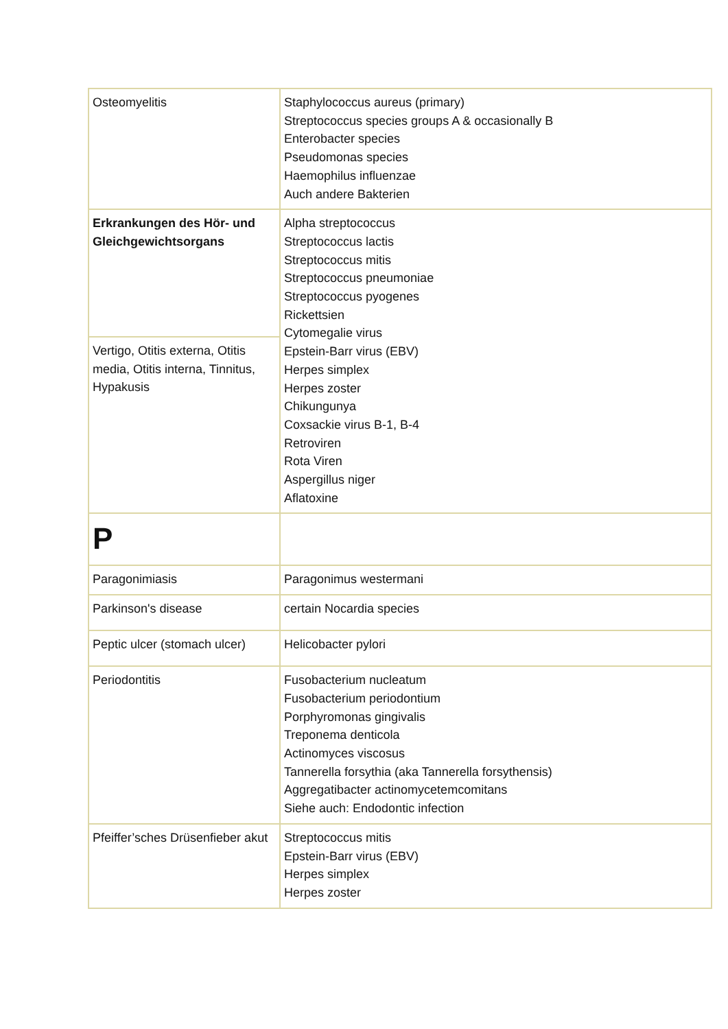| Osteomyelitis | Staphylococcus aureus (primary) Streptococcus species groups A & occasionally B Enterobacter species Pseudomonas species Haemophilus influenzae Auch andere Bakterien |
| Erkrankungen des Hör- und Gleichgewichtsorgans | Alpha streptococcus Streptococcus lactis Streptococcus mitis Streptococcus pneumoniae Streptococcus pyogenes Rickettsien Cytomegalie virus Epstein-Barr virus (EBV) Herpes simplex Herpes zoster Chikungunya Coxsackie virus B-1, B-4 Retroviren Rota Viren Aspergillus niger Aflatoxine |
| Vertigo, Otitis externa, Otitis media, Otitis interna, Tinnitus, Hypakusis | |
| P | |
| Paragonimiasis | Paragonimus westermani |
| Parkinson's disease | certain Nocardia species |
| Peptic ulcer (stomach ulcer) | Helicobacter pylori |
| Periodontitis | Fusobacterium nucleatum Fusobacterium periodontium Porphyromonas gingivalis Treponema denticola Actinomyces viscosus Tannerella forsythia (aka Tannerella forsythensis) Aggregatibacter actinomycetemcomitans Siehe auch: Endodontic infection |
| Pfeiffer’sches Drüsenfieber akut | Streptococcus mitis Epstein-Barr virus (EBV) Herpes simplex Herpes zoster |